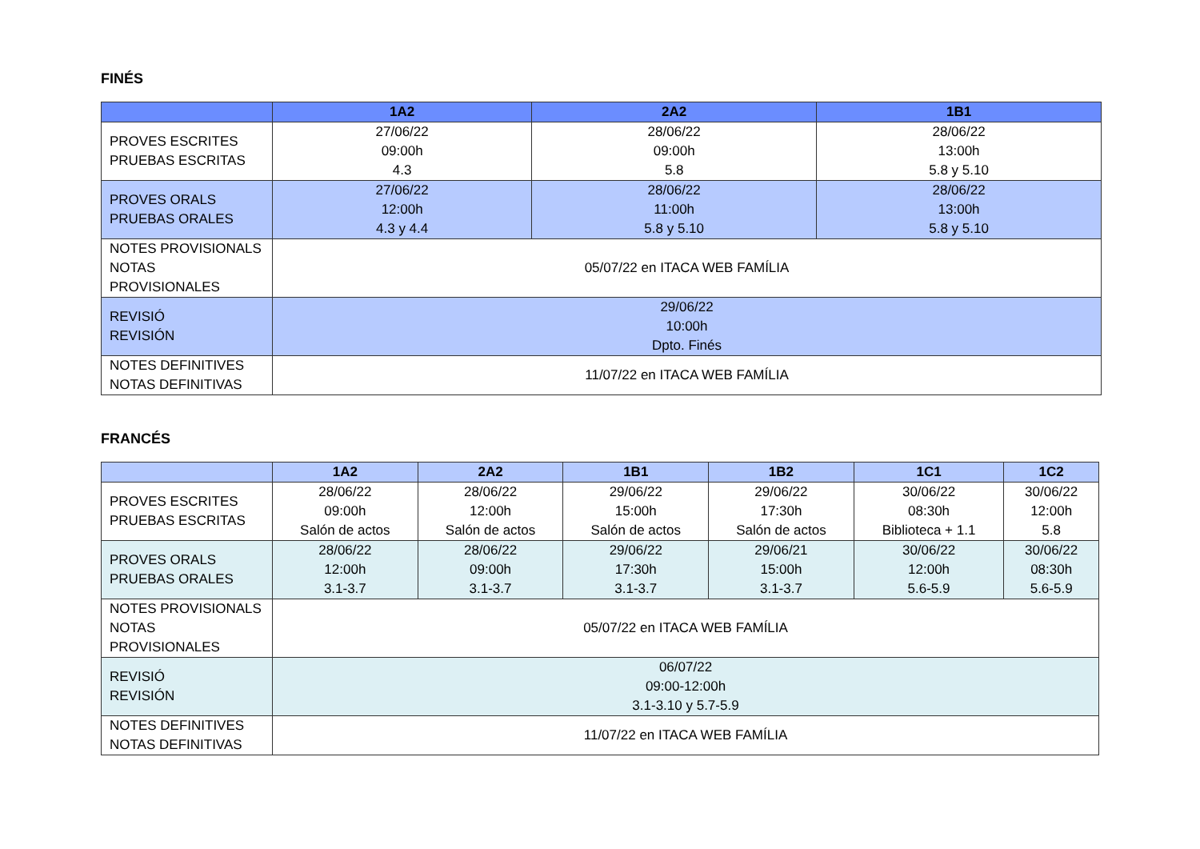FINÉS
| | 1A2 | 2A2 | 1B1 |
| --- | --- | --- | --- |
| PROVES ESCRITES PRUEBAS ESCRITAS | 27/06/22 09:00h 4.3 | 28/06/22 09:00h 5.8 | 28/06/22 13:00h 5.8 y 5.10 |
| PROVES ORALS PRUEBAS ORALES | 27/06/22 12:00h 4.3 y 4.4 | 28/06/22 11:00h 5.8 y 5.10 | 28/06/22 13:00h 5.8 y 5.10 |
| NOTES PROVISIONALS NOTAS PROVISIONALES | 05/07/22 en ITACA WEB FAMÍLIA | | |
| REVISIÓ REVISIÓN | 29/06/22 10:00h Dpto. Finés | | |
| NOTES DEFINITIVES NOTAS DEFINITIVAS | 11/07/22 en ITACA WEB FAMÍLIA | | |
FRANCÉS
| | 1A2 | 2A2 | 1B1 | 1B2 | 1C1 | 1C2 |
| --- | --- | --- | --- | --- | --- | --- |
| PROVES ESCRITES PRUEBAS ESCRITAS | 28/06/22 09:00h Salón de actos | 28/06/22 12:00h Salón de actos | 29/06/22 15:00h Salón de actos | 29/06/22 17:30h Salón de actos | 30/06/22 08:30h Biblioteca + 1.1 | 30/06/22 12:00h 5.8 |
| PROVES ORALS PRUEBAS ORALES | 28/06/22 12:00h 3.1-3.7 | 28/06/22 09:00h 3.1-3.7 | 29/06/22 17:30h 3.1-3.7 | 29/06/21 15:00h 3.1-3.7 | 30/06/22 12:00h 5.6-5.9 | 30/06/22 08:30h 5.6-5.9 |
| NOTES PROVISIONALS NOTAS PROVISIONALES | 05/07/22 en ITACA WEB FAMÍLIA | | | | | |
| REVISIÓ REVISIÓN | 06/07/22 09:00-12:00h 3.1-3.10 y 5.7-5.9 | | | | | |
| NOTES DEFINITIVES NOTAS DEFINITIVAS | 11/07/22 en ITACA WEB FAMÍLIA | | | | | |